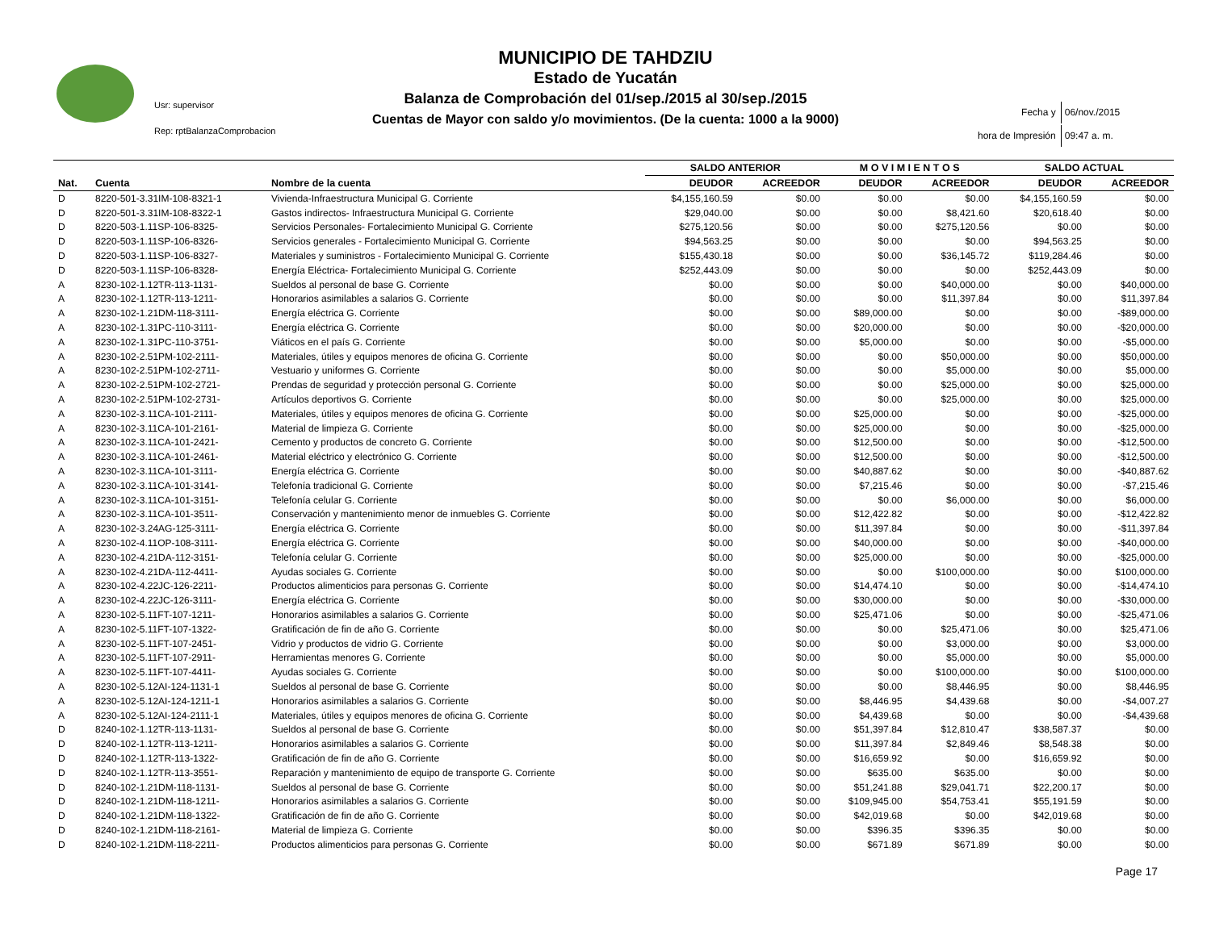MUNICIPIO DE TAHDZIU
Estado de Yucatán
Balanza de Comprobación del 01/sep./2015 al 30/sep./2015
Cuentas de Mayor con saldo y/o movimientos. (De la cuenta: 1000 a la 9000)
Usr: supervisor
Rep: rptBalanzaComprobacion
| Fecha y | 06/nov./2015 |
| hora de Impresión | 09:47 a. m. |
| | | | SALDO ANTERIOR | | M O V I M I E N T O S | | SALDO ACTUAL | |
| --- | --- | --- | --- | --- | --- | --- | --- | --- |
| Nat. | Cuenta | Nombre de la cuenta | DEUDOR | ACREEDOR | DEUDOR | ACREEDOR | DEUDOR | ACREEDOR |
| D | 8220-501-3.31IM-108-8321-1 | Vivienda-Infraestructura Municipal G. Corriente | $4,155,160.59 | $0.00 | $0.00 | $0.00 | $4,155,160.59 | $0.00 |
| D | 8220-501-3.31IM-108-8322-1 | Gastos indirectos- Infraestructura Municipal G. Corriente | $29,040.00 | $0.00 | $0.00 | $8,421.60 | $20,618.40 | $0.00 |
| D | 8220-503-1.11SP-106-8325- | Servicios Personales- Fortalecimiento Municipal G. Corriente | $275,120.56 | $0.00 | $0.00 | $275,120.56 | $0.00 | $0.00 |
| D | 8220-503-1.11SP-106-8326- | Servicios generales - Fortalecimiento Municipal G. Corriente | $94,563.25 | $0.00 | $0.00 | $0.00 | $94,563.25 | $0.00 |
| D | 8220-503-1.11SP-106-8327- | Materiales y suministros - Fortalecimiento Municipal G. Corriente | $155,430.18 | $0.00 | $0.00 | $36,145.72 | $119,284.46 | $0.00 |
| D | 8220-503-1.11SP-106-8328- | Energía Eléctrica- Fortalecimiento Municipal G. Corriente | $252,443.09 | $0.00 | $0.00 | $0.00 | $252,443.09 | $0.00 |
| A | 8230-102-1.12TR-113-1131- | Sueldos al personal de base G. Corriente | $0.00 | $0.00 | $0.00 | $40,000.00 | $0.00 | $40,000.00 |
| A | 8230-102-1.12TR-113-1211- | Honorarios asimilables a salarios G. Corriente | $0.00 | $0.00 | $0.00 | $11,397.84 | $0.00 | $11,397.84 |
| A | 8230-102-1.21DM-118-3111- | Energía eléctrica G. Corriente | $0.00 | $0.00 | $89,000.00 | $0.00 | $0.00 | -$89,000.00 |
| A | 8230-102-1.31PC-110-3111- | Energía eléctrica G. Corriente | $0.00 | $0.00 | $20,000.00 | $0.00 | $0.00 | -$20,000.00 |
| A | 8230-102-1.31PC-110-3751- | Viáticos en el país G. Corriente | $0.00 | $0.00 | $5,000.00 | $0.00 | $0.00 | -$5,000.00 |
| A | 8230-102-2.51PM-102-2111- | Materiales, útiles y equipos menores de oficina G. Corriente | $0.00 | $0.00 | $0.00 | $50,000.00 | $0.00 | $50,000.00 |
| A | 8230-102-2.51PM-102-2711- | Vestuario y uniformes G. Corriente | $0.00 | $0.00 | $0.00 | $5,000.00 | $0.00 | $5,000.00 |
| A | 8230-102-2.51PM-102-2721- | Prendas de seguridad y protección personal G. Corriente | $0.00 | $0.00 | $0.00 | $25,000.00 | $0.00 | $25,000.00 |
| A | 8230-102-2.51PM-102-2731- | Artículos deportivos G. Corriente | $0.00 | $0.00 | $0.00 | $25,000.00 | $0.00 | $25,000.00 |
| A | 8230-102-3.11CA-101-2111- | Materiales, útiles y equipos menores de oficina G. Corriente | $0.00 | $0.00 | $25,000.00 | $0.00 | $0.00 | -$25,000.00 |
| A | 8230-102-3.11CA-101-2161- | Material de limpieza G. Corriente | $0.00 | $0.00 | $25,000.00 | $0.00 | $0.00 | -$25,000.00 |
| A | 8230-102-3.11CA-101-2421- | Cemento y productos de concreto G. Corriente | $0.00 | $0.00 | $12,500.00 | $0.00 | $0.00 | -$12,500.00 |
| A | 8230-102-3.11CA-101-2461- | Material eléctrico y electrónico G. Corriente | $0.00 | $0.00 | $12,500.00 | $0.00 | $0.00 | -$12,500.00 |
| A | 8230-102-3.11CA-101-3111- | Energía eléctrica G. Corriente | $0.00 | $0.00 | $40,887.62 | $0.00 | $0.00 | -$40,887.62 |
| A | 8230-102-3.11CA-101-3141- | Telefonía tradicional G. Corriente | $0.00 | $0.00 | $7,215.46 | $0.00 | $0.00 | -$7,215.46 |
| A | 8230-102-3.11CA-101-3151- | Telefonía celular G. Corriente | $0.00 | $0.00 | $0.00 | $6,000.00 | $0.00 | $6,000.00 |
| A | 8230-102-3.11CA-101-3511- | Conservación y mantenimiento menor de inmuebles G. Corriente | $0.00 | $0.00 | $12,422.82 | $0.00 | $0.00 | -$12,422.82 |
| A | 8230-102-3.24AG-125-3111- | Energía eléctrica G. Corriente | $0.00 | $0.00 | $11,397.84 | $0.00 | $0.00 | -$11,397.84 |
| A | 8230-102-4.11OP-108-3111- | Energía eléctrica G. Corriente | $0.00 | $0.00 | $40,000.00 | $0.00 | $0.00 | -$40,000.00 |
| A | 8230-102-4.21DA-112-3151- | Telefonía celular G. Corriente | $0.00 | $0.00 | $25,000.00 | $0.00 | $0.00 | -$25,000.00 |
| A | 8230-102-4.21DA-112-4411- | Ayudas sociales G. Corriente | $0.00 | $0.00 | $0.00 | $100,000.00 | $0.00 | $100,000.00 |
| A | 8230-102-4.22JC-126-2211- | Productos alimenticios para personas G. Corriente | $0.00 | $0.00 | $14,474.10 | $0.00 | $0.00 | -$14,474.10 |
| A | 8230-102-4.22JC-126-3111- | Energía eléctrica G. Corriente | $0.00 | $0.00 | $30,000.00 | $0.00 | $0.00 | -$30,000.00 |
| A | 8230-102-5.11FT-107-1211- | Honorarios asimilables a salarios G. Corriente | $0.00 | $0.00 | $25,471.06 | $0.00 | $0.00 | -$25,471.06 |
| A | 8230-102-5.11FT-107-1322- | Gratificación de fin de año G. Corriente | $0.00 | $0.00 | $0.00 | $25,471.06 | $0.00 | $25,471.06 |
| A | 8230-102-5.11FT-107-2451- | Vidrio y productos de vidrio G. Corriente | $0.00 | $0.00 | $0.00 | $3,000.00 | $0.00 | $3,000.00 |
| A | 8230-102-5.11FT-107-2911- | Herramientas menores G. Corriente | $0.00 | $0.00 | $0.00 | $5,000.00 | $0.00 | $5,000.00 |
| A | 8230-102-5.11FT-107-4411- | Ayudas sociales G. Corriente | $0.00 | $0.00 | $0.00 | $100,000.00 | $0.00 | $100,000.00 |
| A | 8230-102-5.12AI-124-1131-1 | Sueldos al personal de base G. Corriente | $0.00 | $0.00 | $0.00 | $8,446.95 | $0.00 | $8,446.95 |
| A | 8230-102-5.12AI-124-1211-1 | Honorarios asimilables a salarios G. Corriente | $0.00 | $0.00 | $8,446.95 | $4,439.68 | $0.00 | -$4,007.27 |
| A | 8230-102-5.12AI-124-2111-1 | Materiales, útiles y equipos menores de oficina G. Corriente | $0.00 | $0.00 | $4,439.68 | $0.00 | $0.00 | -$4,439.68 |
| D | 8240-102-1.12TR-113-1131- | Sueldos al personal de base G. Corriente | $0.00 | $0.00 | $51,397.84 | $12,810.47 | $38,587.37 | $0.00 |
| D | 8240-102-1.12TR-113-1211- | Honorarios asimilables a salarios G. Corriente | $0.00 | $0.00 | $11,397.84 | $2,849.46 | $8,548.38 | $0.00 |
| D | 8240-102-1.12TR-113-1322- | Gratificación de fin de año G. Corriente | $0.00 | $0.00 | $16,659.92 | $0.00 | $16,659.92 | $0.00 |
| D | 8240-102-1.12TR-113-3551- | Reparación y mantenimiento de equipo de transporte G. Corriente | $0.00 | $0.00 | $635.00 | $635.00 | $0.00 | $0.00 |
| D | 8240-102-1.21DM-118-1131- | Sueldos al personal de base G. Corriente | $0.00 | $0.00 | $51,241.88 | $29,041.71 | $22,200.17 | $0.00 |
| D | 8240-102-1.21DM-118-1211- | Honorarios asimilables a salarios G. Corriente | $0.00 | $0.00 | $109,945.00 | $54,753.41 | $55,191.59 | $0.00 |
| D | 8240-102-1.21DM-118-1322- | Gratificación de fin de año G. Corriente | $0.00 | $0.00 | $42,019.68 | $0.00 | $42,019.68 | $0.00 |
| D | 8240-102-1.21DM-118-2161- | Material de limpieza G. Corriente | $0.00 | $0.00 | $396.35 | $396.35 | $0.00 | $0.00 |
| D | 8240-102-1.21DM-118-2211- | Productos alimenticios para personas G. Corriente | $0.00 | $0.00 | $671.89 | $671.89 | $0.00 | $0.00 |
Page 17